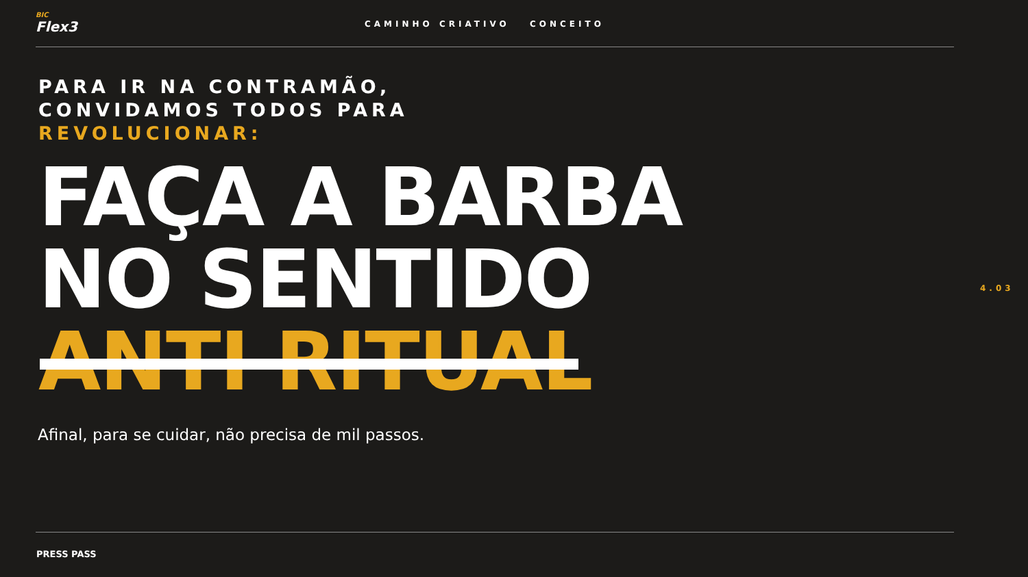BIC
Flex3
CAMINHO CRIATIVO CONCEITO
PARA IR NA CONTRAMÃO,
CONVIDAMOS TODOS PARA
REVOLUCIONAR:
FAÇA A BARBA
NO SENTIDO
ANTI RITUAL
Afinal, para se cuidar, não precisa de mil passos.
4.03
PRESS PASS